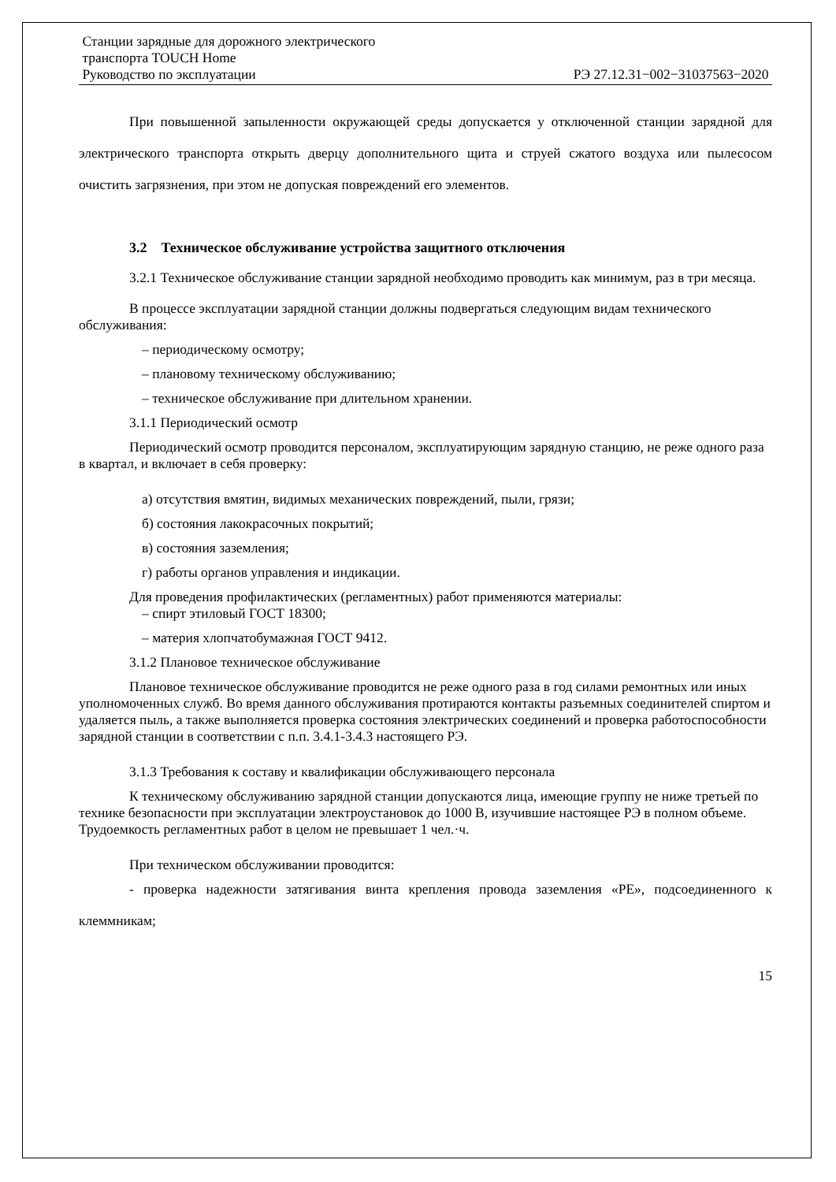Станции зарядные для дорожного электрического
транспорта TOUCH Home
Руководство по эксплуатации РЭ 27.12.31−002−31037563−2020
При повышенной запыленности окружающей среды допускается у отключенной станции зарядной для электрического транспорта открыть дверцу дополнительного щита и струей сжатого воздуха или пылесосом очистить загрязнения, при этом не допуская повреждений его элементов.
3.2 Техническое обслуживание устройства защитного отключения
3.2.1 Техническое обслуживание станции зарядной необходимо проводить как минимум, раз в три месяца.
В процессе эксплуатации зарядной станции должны подвергаться следующим видам технического обслуживания:
– периодическому осмотру;
– плановому техническому обслуживанию;
– техническое обслуживание при длительном хранении.
3.1.1 Периодический осмотр
Периодический осмотр проводится персоналом, эксплуатирующим зарядную станцию, не реже одного раза в квартал, и включает в себя проверку:
а) отсутствия вмятин, видимых механических повреждений, пыли, грязи;
б) состояния лакокрасочных покрытий;
в) состояния заземления;
г) работы органов управления и индикации.
Для проведения профилактических (регламентных) работ применяются материалы:
– спирт этиловый ГОСТ 18300;
– материя хлопчатобумажная ГОСТ 9412.
3.1.2 Плановое техническое обслуживание
Плановое техническое обслуживание проводится не реже одного раза в год силами ремонтных или иных уполномоченных служб. Во время данного обслуживания протираются контакты разъемных соединителей спиртом и удаляется пыль, а также выполняется проверка состояния электрических соединений и проверка работоспособности зарядной станции в соответствии с п.п. 3.4.1-3.4.3 настоящего РЭ.
3.1.3 Требования к составу и квалификации обслуживающего персонала
К техническому обслуживанию зарядной станции допускаются лица, имеющие группу не ниже третьей по технике безопасности при эксплуатации электроустановок до 1000 В, изучившие настоящее РЭ в полном объеме. Трудоемкость регламентных работ в целом не превышает 1 чел.·ч.
При техническом обслуживании проводится:
- проверка надежности затягивания винта крепления провода заземления «PE», подсоединенного к клеммникам;
15